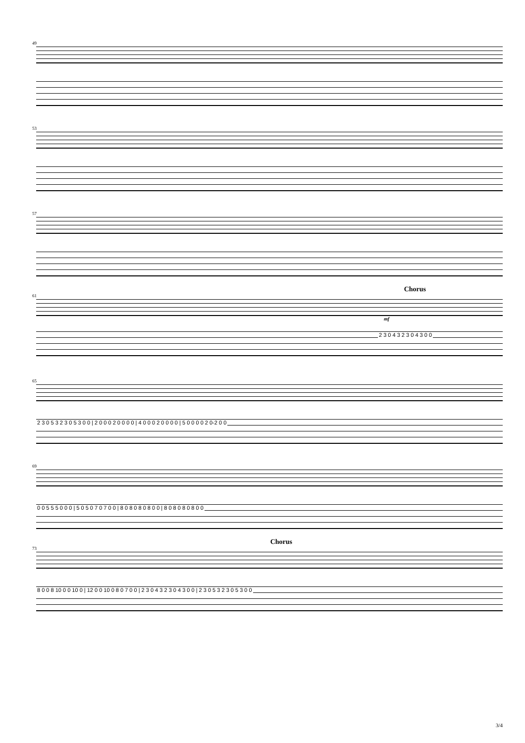49
53
57
Chorus
61
mf
2 3 0 4 3 2 3 0 4 3 0 0
65
2 3 0 5 3 2 3 0 5 3 0 0 | 2 0 0 0 2 0 0 0 0 | 4 0 0 0 2 0 0 0 0 | 5 0 0 0 0 2 0-2 0 0
69
0 0 5 5 5 0 0 0 | 5 0 5 0 7 0 7 0 0 | 8 0 8 0 8 0 8 0 0 | 8 0 8 0 8 0 8 0 0
Chorus
73
8 0 0 8 10 0 0 10 0 | 12 0 0 10 0 8 0 7 0 0 | 2 3 0 4 3 2 3 0 4 3 0 0 | 2 3 0 5 3 2 3 0 5 3 0 0
3/4